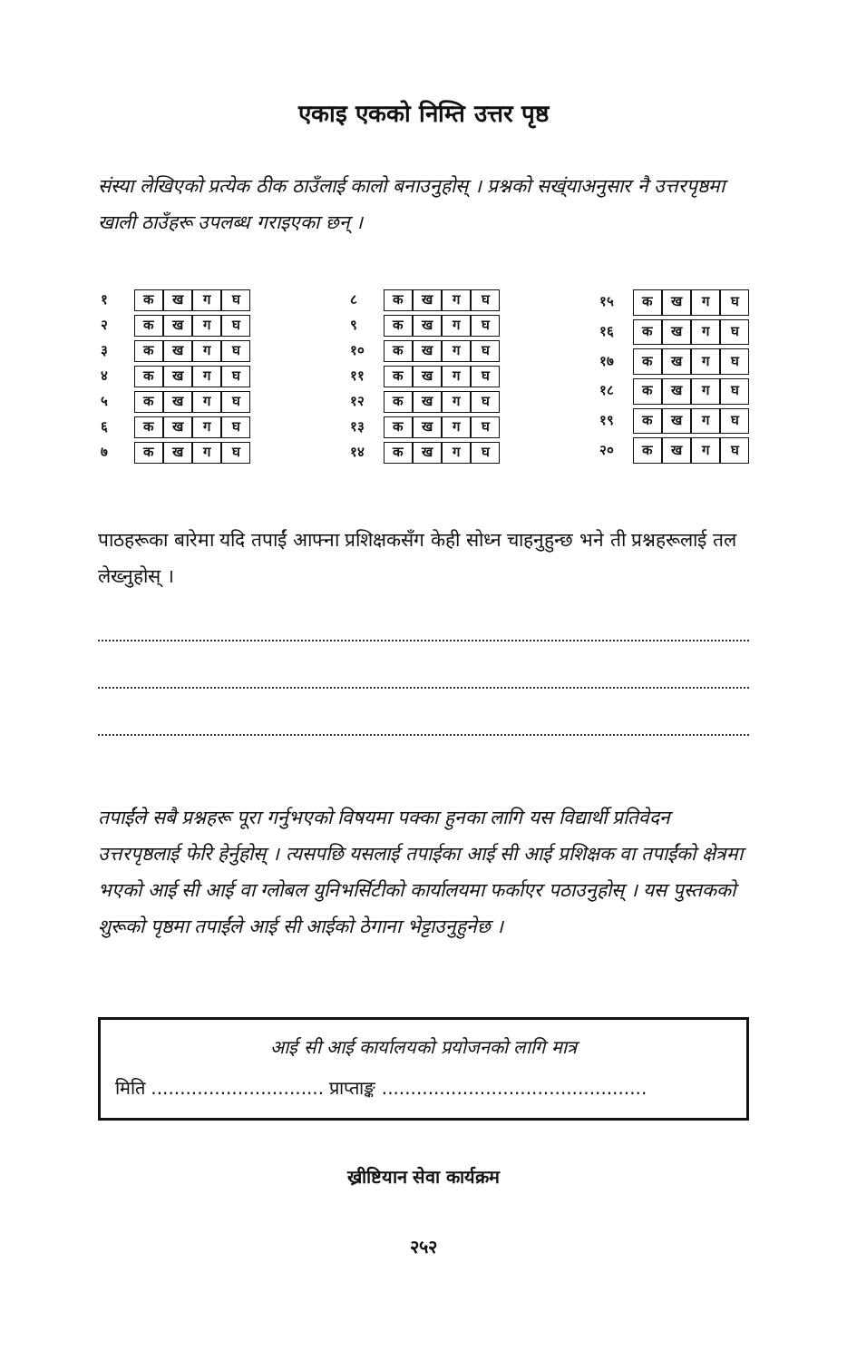एकाइ एकको निम्ति उत्तर पृष्ठ
संस्या लेखिएको प्रत्येक ठीक ठाउँलाई कालो बनाउनुहोस् । प्रश्नको सख्ंयाअनुसार नै उत्तरपृष्ठमा खाली ठाउँहरू उपलब्ध गराइएका छन् ।
| १ | क | ख | ग | घ |
| २ | क | ख | ग | घ |
| ३ | क | ख | ग | घ |
| ४ | क | ख | ग | घ |
| ५ | क | ख | ग | घ |
| ६ | क | ख | ग | घ |
| ७ | क | ख | ग | घ |
| ८ | क | ख | ग | घ |
| ९ | क | ख | ग | घ |
| १० | क | ख | ग | घ |
| ११ | क | ख | ग | घ |
| १२ | क | ख | ग | घ |
| १३ | क | ख | ग | घ |
| १४ | क | ख | ग | घ |
| १५ | क | ख | ग | घ |
| १६ | क | ख | ग | घ |
| १७ | क | ख | ग | घ |
| १८ | क | ख | ग | घ |
| १९ | क | ख | ग | घ |
| २० | क | ख | ग | घ |
पाठहरूका बारेमा यदि तपाईं आफ्ना प्रशिक्षकसँग केही सोध्न चाहनुहुन्छ भने ती प्रश्नहरूलाई तल लेख्नुहोस् ।
तपाईंले सबै प्रश्नहरू पूरा गर्नुभएको विषयमा पक्का हुनका लागि यस विद्यार्थी प्रतिवेदन उत्तरपृष्ठलाई फेरि हेर्नुहोस् । त्यसपछि यसलाई तपाईका आई सी आई प्रशिक्षक वा तपाईंको क्षेत्रमा भएको आई सी आई वा ग्लोबल युनिभर्सिटीको कार्यालयमा फर्काएर पठाउनुहोस् । यस पुस्तकको शुरूको पृष्ठमा तपाईंले आई सी आईको ठेगाना भेट्टाउनुहुनेछ ।
आई सी आई कार्यालयको प्रयोजनको लागि मात्र
मिति .............................. प्राप्ताङ्क ..............................................
ख्रीष्टियान सेवा कार्यक्रम
२५२